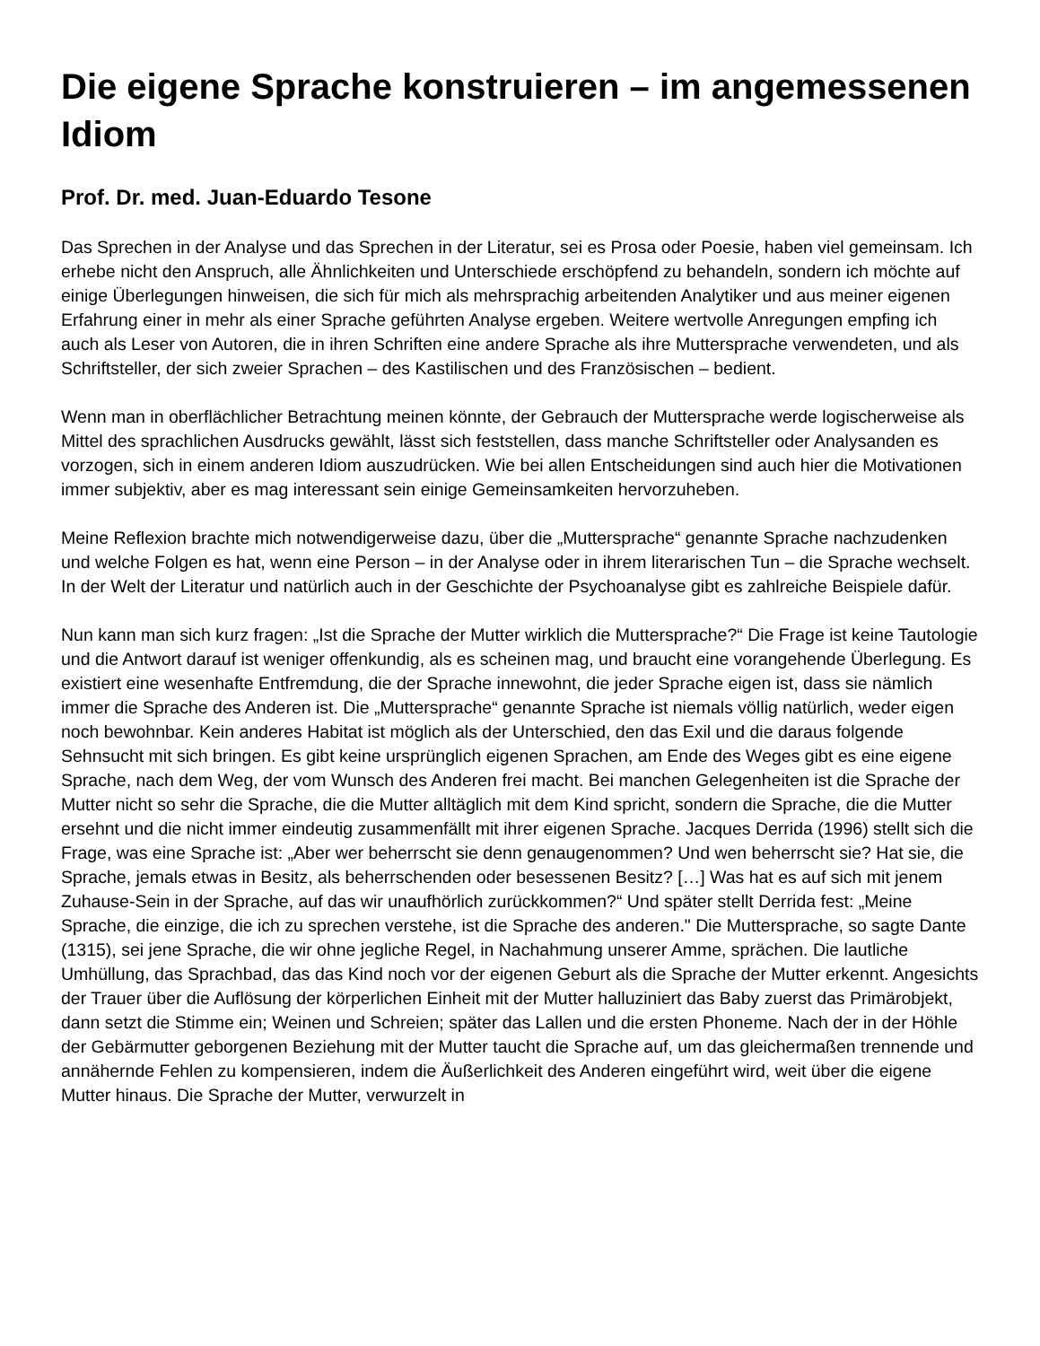Die eigene Sprache konstruieren – im angemessenen Idiom
Prof. Dr. med. Juan-Eduardo Tesone
Das Sprechen in der Analyse und das Sprechen in der Literatur, sei es Prosa oder Poesie, haben viel gemeinsam. Ich erhebe nicht den Anspruch, alle Ähnlichkeiten und Unterschiede erschöpfend zu behandeln, sondern ich möchte auf einige Überlegungen hinweisen, die sich für mich als mehrsprachig arbeitenden Analytiker und aus meiner eigenen Erfahrung einer in mehr als einer Sprache geführten Analyse ergeben. Weitere wertvolle Anregungen empfing ich auch als Leser von Autoren, die in ihren Schriften eine andere Sprache als ihre Muttersprache verwendeten, und als Schriftsteller, der sich zweier Sprachen – des Kastilischen und des Französischen – bedient.
Wenn man in oberflächlicher Betrachtung meinen könnte, der Gebrauch der Muttersprache werde logischerweise als Mittel des sprachlichen Ausdrucks gewählt, lässt sich feststellen, dass manche Schriftsteller oder Analysanden es vorzogen, sich in einem anderen Idiom auszudrücken. Wie bei allen Entscheidungen sind auch hier die Motivationen immer subjektiv, aber es mag interessant sein einige Gemeinsamkeiten hervorzuheben.
Meine Reflexion brachte mich notwendigerweise dazu, über die „Muttersprache“ genannte Sprache nachzudenken und welche Folgen es hat, wenn eine Person – in der Analyse oder in ihrem literarischen Tun – die Sprache wechselt. In der Welt der Literatur und natürlich auch in der Geschichte der Psychoanalyse gibt es zahlreiche Beispiele dafür.
Nun kann man sich kurz fragen: „Ist die Sprache der Mutter wirklich die Muttersprache?“ Die Frage ist keine Tautologie und die Antwort darauf ist weniger offenkundig, als es scheinen mag, und braucht eine vorangehende Überlegung. Es existiert eine wesenhafte Entfremdung, die der Sprache innewohnt, die jeder Sprache eigen ist, dass sie nämlich immer die Sprache des Anderen ist. Die „Muttersprache“ genannte Sprache ist niemals völlig natürlich, weder eigen noch bewohnbar. Kein anderes Habitat ist möglich als der Unterschied, den das Exil und die daraus folgende Sehnsucht mit sich bringen. Es gibt keine ursprünglich eigenen Sprachen, am Ende des Weges gibt es eine eigene Sprache, nach dem Weg, der vom Wunsch des Anderen frei macht. Bei manchen Gelegenheiten ist die Sprache der Mutter nicht so sehr die Sprache, die die Mutter alltäglich mit dem Kind spricht, sondern die Sprache, die die Mutter ersehnt und die nicht immer eindeutig zusammenfällt mit ihrer eigenen Sprache. Jacques Derrida (1996) stellt sich die Frage, was eine Sprache ist: „Aber wer beherrscht sie denn genaugenommen? Und wen beherrscht sie? Hat sie, die Sprache, jemals etwas in Besitz, als beherrschenden oder besessenen Besitz? […] Was hat es auf sich mit jenem Zuhause-Sein in der Sprache, auf das wir unaufhörlich zurückkommen?“ Und später stellt Derrida fest: „Meine Sprache, die einzige, die ich zu sprechen verstehe, ist die Sprache des anderen." Die Muttersprache, so sagte Dante (1315), sei jene Sprache, die wir ohne jegliche Regel, in Nachahmung unserer Amme, sprächen. Die lautliche Umhüllung, das Sprachbad, das das Kind noch vor der eigenen Geburt als die Sprache der Mutter erkennt. Angesichts der Trauer über die Auflösung der körperlichen Einheit mit der Mutter halluziniert das Baby zuerst das Primärobjekt, dann setzt die Stimme ein; Weinen und Schreien; später das Lallen und die ersten Phoneme. Nach der in der Höhle der Gebärmutter geborgenen Beziehung mit der Mutter taucht die Sprache auf, um das gleichermaßen trennende und annähernde Fehlen zu kompensieren, indem die Äußerlichkeit des Anderen eingeführt wird, weit über die eigene Mutter hinaus. Die Sprache der Mutter, verwurzelt in